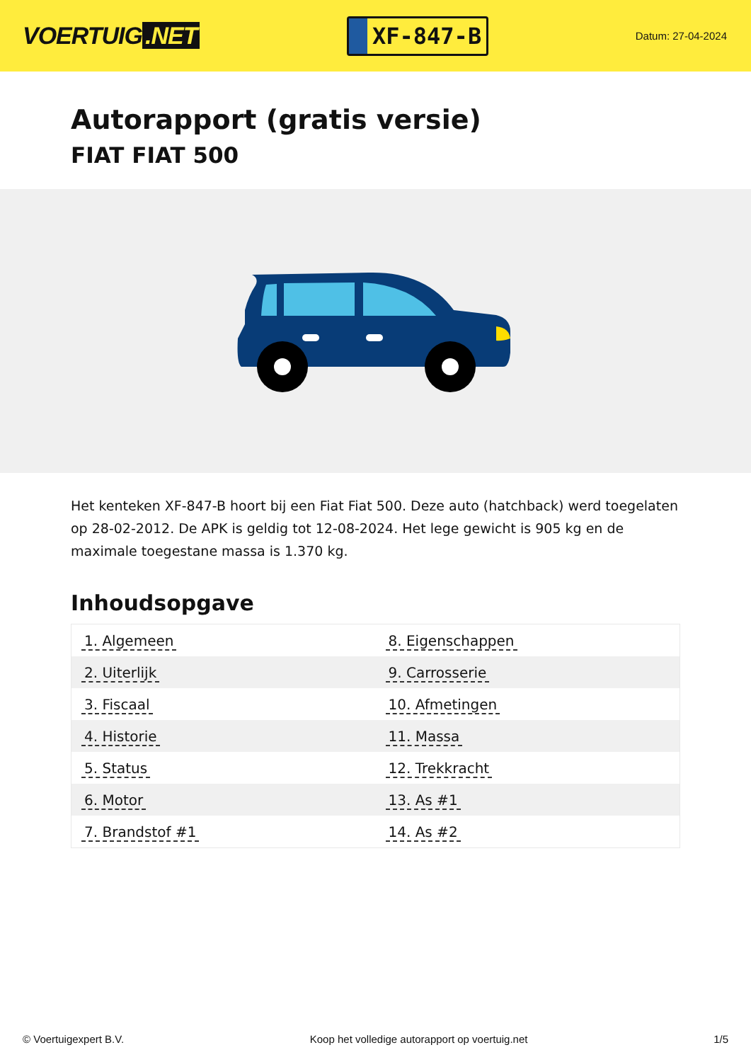VOERTUIG.NET
XF-847-B
Datum: 27-04-2024
Autorapport (gratis versie)
FIAT FIAT 500
Het kenteken XF-847-B hoort bij een Fiat Fiat 500. Deze auto (hatchback) werd toegelaten op 28-02-2012. De APK is geldig tot 12-08-2024. Het lege gewicht is 905 kg en de maximale toegestane massa is 1.370 kg.
Inhoudsopgave
| 1. Algemeen | 8. Eigenschappen |
| 2. Uiterlijk | 9. Carrosserie |
| 3. Fiscaal | 10. Afmetingen |
| 4. Historie | 11. Massa |
| 5. Status | 12. Trekkracht |
| 6. Motor | 13. As #1 |
| 7. Brandstof #1 | 14. As #2 |
© Voertuigexpert B.V. Koop het volledige autorapport op voertuig.net 1/5